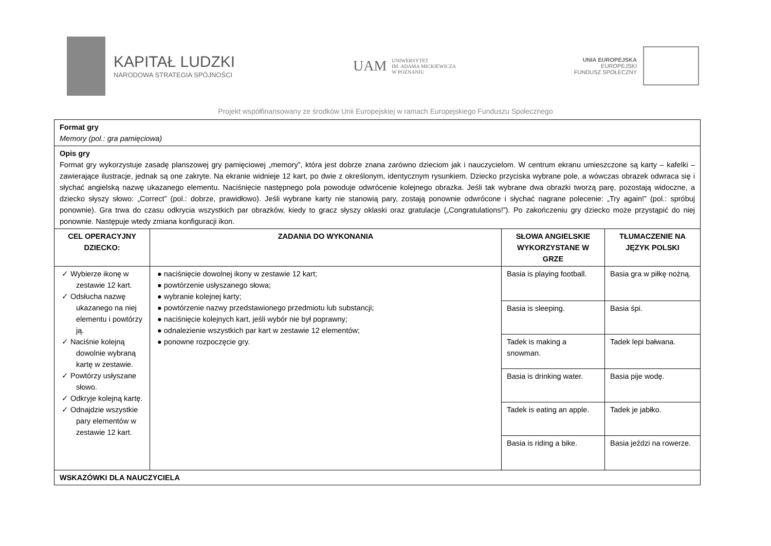KAPITAŁ LUDZKI
NARODOWA STRATEGIA SPÓJNOŚCI
UAM UNIWERSYTET
IM. ADAMA MICKIEWICZA
W POZNANIU
UNIA EUROPEJSKA
EUROPEJSKI
FUNDUSZ SPOŁECZNY
Projekt współfinansowany ze środków Unii Europejskiej w ramach Europejskiego Funduszu Społecznego
| Format gry Memory (pol.: gra pamięciowa) | | | |
| Opis gry Format gry wykorzystuje zasadę planszowej gry pamięciowej „memory”, która jest dobrze znana zarówno dzieciom jak i nauczycielom. W centrum ekranu umieszczone są karty – kafelki – zawierające ilustracje, jednak są one zakryte. Na ekranie widnieje 12 kart, po dwie z określonym, identycznym rysunkiem. Dziecko przyciska wybrane pole, a wówczas obrazek odwraca się i słychać angielską nazwę ukazanego elementu. Naciśnięcie następnego pola powoduje odwrócenie kolejnego obrazka. Jeśli tak wybrane dwa obrazki tworzą parę, pozostają widoczne, a dziecko słyszy słowo: „Correct” (pol.: dobrze, prawidłowo). Jeśli wybrane karty nie stanowią pary, zostają ponownie odwrócone i słychać nagrane polecenie: „Try again!” (pol.: spróbuj ponownie). Gra trwa do czasu odkrycia wszystkich par obrazków, kiedy to gracz słyszy oklaski oraz gratulacje („Congratulations!”). Po zakończeniu gry dziecko może przystąpić do niej ponownie. Następuje wtedy zmiana konfiguracji ikon. | | | |
| CEL OPERACYJNY DZIECKO: | ZADANIA DO WYKONANIA | SŁOWA ANGIELSKIE WYKORZYSTANE W GRZE | TŁUMACZENIE NA JĘZYK POLSKI |
| ✓ Wybierze ikonę w zestawie 12 kart. ✓ Odsłucha nazwę ukazanego na niej elementu i powtórzy ją. ✓ Naciśnie kolejną dowolnie wybraną kartę w zestawie. ✓ Powtórzy usłyszane słowo. ✓ Odkryje kolejną kartę. ✓ Odnajdzie wszystkie pary elementów w zestawie 12 kart. | ● naciśnięcie dowolnej ikony w zestawie 12 kart; ● powtórzenie usłyszanego słowa; ● wybranie kolejnej karty; ● powtórzenie nazwy przedstawionego przedmiotu lub substancji; ● naciśnięcie kolejnych kart, jeśli wybór nie był poprawny; ● odnalezienie wszystkich par kart w zestawie 12 elementów; ● ponowne rozpoczęcie gry. | Basia is playing football. | Basia gra w piłkę nożną. |
| | | Basia is sleeping. | Basia śpi. |
| | | Tadek is making a snowman. | Tadek lepi bałwana. |
| | | Basia is drinking water. | Basia pije wodę. |
| | | Tadek is eating an apple. | Tadek je jabłko. |
| | | Basia is riding a bike. | Basia jeździ na rowerze. |
| WSKAZÓWKI DLA NAUCZYCIELA | | | |